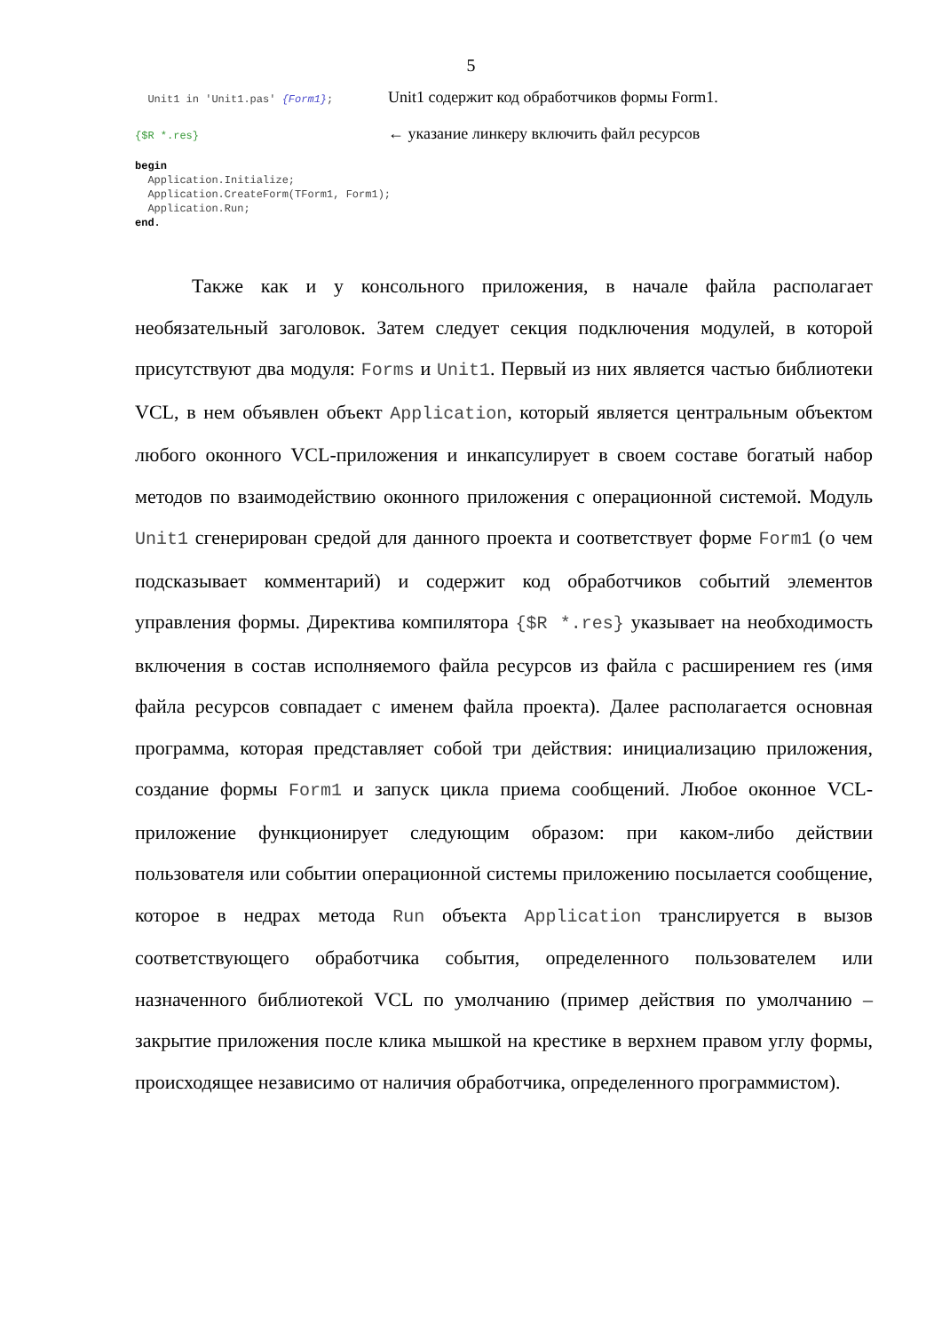5
Unit1 in 'Unit1.pas' {Form1}; Unit1 содержит код обработчиков формы Form1.
{$R *.res} ← указание линкеру включить файл ресурсов
begin
  Application.Initialize;
  Application.CreateForm(TForm1, Form1);
  Application.Run;
end.
Также как и у консольного приложения, в начале файла располагает необязательный заголовок. Затем следует секция подключения модулей, в которой присутствуют два модуля: Forms и Unit1. Первый из них является частью библиотеки VCL, в нем объявлен объект Application, который является центральным объектом любого оконного VCL-приложения и инкапсулирует в своем составе богатый набор методов по взаимодействию оконного приложения с операционной системой. Модуль Unit1 сгенерирован средой для данного проекта и соответствует форме Form1 (о чем подсказывает комментарий) и содержит код обработчиков событий элементов управления формы. Директива компилятора {$R *.res} указывает на необходимость включения в состав исполняемого файла ресурсов из файла с расширением res (имя файла ресурсов совпадает с именем файла проекта). Далее располагается основная программа, которая представляет собой три действия: инициализацию приложения, создание формы Form1 и запуск цикла приема сообщений. Любое оконное VCL-приложение функционирует следующим образом: при каком-либо действии пользователя или событии операционной системы приложению посылается сообщение, которое в недрах метода Run объекта Application транслируется в вызов соответствующего обработчика события, определенного пользователем или назначенного библиотекой VCL по умолчанию (пример действия по умолчанию – закрытие приложения после клика мышкой на крестике в верхнем правом углу формы, происходящее независимо от наличия обработчика, определенного программистом).